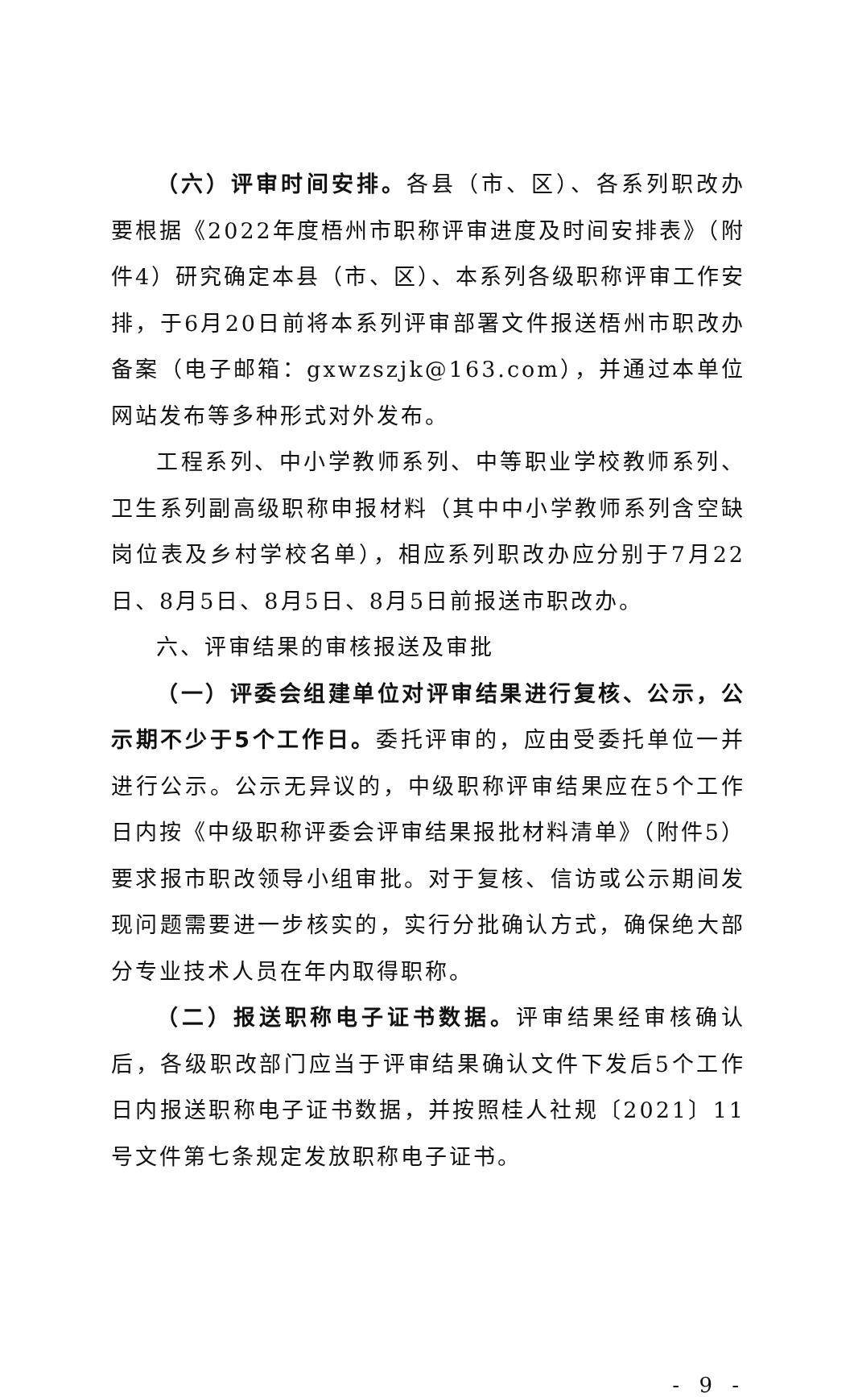（六）评审时间安排。各县（市、区）、各系列职改办要根据《2022年度梧州市职称评审进度及时间安排表》（附件4）研究确定本县（市、区）、本系列各级职称评审工作安排，于6月20日前将本系列评审部署文件报送梧州市职改办备案（电子邮箱：gxwzszjk@163.com），并通过本单位网站发布等多种形式对外发布。
工程系列、中小学教师系列、中等职业学校教师系列、卫生系列副高级职称申报材料（其中中小学教师系列含空缺岗位表及乡村学校名单），相应系列职改办应分别于7月22日、8月5日、8月5日、8月5日前报送市职改办。
六、评审结果的审核报送及审批
（一）评委会组建单位对评审结果进行复核、公示，公示期不少于5个工作日。委托评审的，应由受委托单位一并进行公示。公示无异议的，中级职称评审结果应在5个工作日内按《中级职称评委会评审结果报批材料清单》（附件5）要求报市职改领导小组审批。对于复核、信访或公示期间发现问题需要进一步核实的，实行分批确认方式，确保绝大部分专业技术人员在年内取得职称。
（二）报送职称电子证书数据。评审结果经审核确认后，各级职改部门应当于评审结果确认文件下发后5个工作日内报送职称电子证书数据，并按照桂人社规〔2021〕11号文件第七条规定发放职称电子证书。
- 9 -